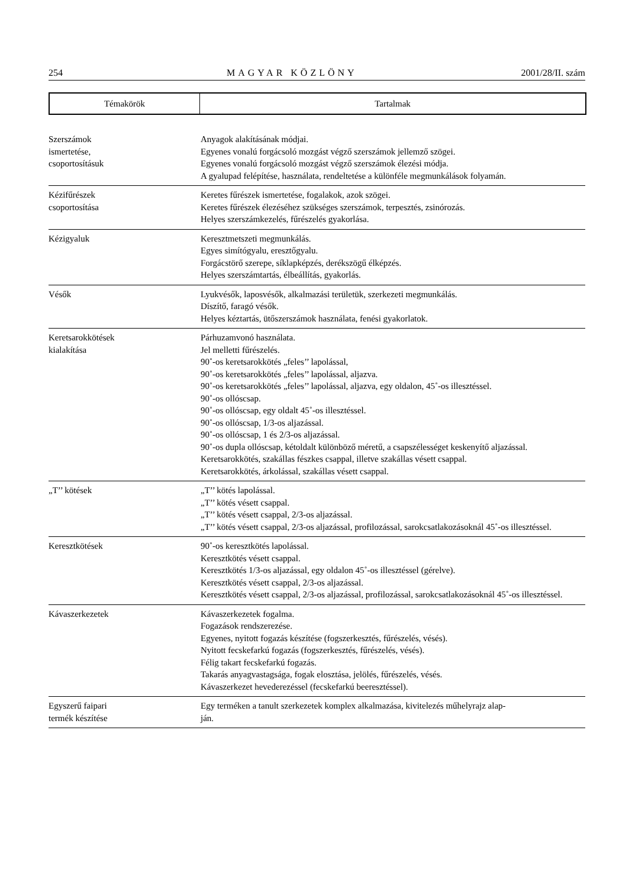254 MAGYAR KÖZLÖNY 2001/28/II. szám
Témakörök Tartalmak
| Szerszámok ismertetése, csoportosításuk | Anyagok alakításának módjai. Egyenes vonalú forgácsoló mozgást végző szerszámok jellemző szögei. Egyenes vonalú forgácsoló mozgást végző szerszámok élezési módja. A gyalupad felépítése, használata, rendeltetése a különféle megmunkálások folyamán. |
| Kézifűrészek csoportosítása | Keretes fűrészek ismertetése, fogalakok, azok szögei. Keretes fűrészek élezéséhez szükséges szerszámok, terpesztés, zsinórozás. Helyes szerszámkezelés, fűrészelés gyakorlása. |
| Kézigyaluk | Keresztmetszeti megmunkálás. Egyes simítógyalu, eresztőgyalu. Forgácstörő szerepe, síklapképzés, derékszögű élképzés. Helyes szerszámtartás, élbeállítás, gyakorlás. |
| Vésők | Lyukvésők, laposvésők, alkalmazási területük, szerkezeti megmunkálás. Díszítő, faragó vésők. Helyes kéztartás, ütőszerszámok használata, fenési gyakorlatok. |
| Keretsarokkötések kialakítása | Párhuzamvonó használata. Jel melletti fűrészelés. 90˚-os keretsarokkötés „feles’’ lapolással, 90˚-os keretsarokkötés „feles’’ lapolással, aljazva. 90˚-os keretsarokkötés „feles’’ lapolással, aljazva, egy oldalon, 45˚-os illesztéssel. 90˚-os ollóscsap. 90˚-os ollóscsap, egy oldalt 45˚-os illesztéssel. 90˚-os ollóscsap, 1/3-os aljazással. 90˚-os ollóscsap, 1 és 2/3-os aljazással. 90˚-os dupla ollóscsap, kétoldalt különböző méretű, a csapszélességet keskenyítő aljazással. Keretsarokkötés, szakállas fészkes csappal, illetve szakállas vésett csappal. Keretsarokkötés, árkolással, szakállas vésett csappal. |
| „T’’ kötések | „T’’ kötés lapolással. „T’’ kötés vésett csappal. „T’’ kötés vésett csappal, 2/3-os aljazással. „T’’ kötés vésett csappal, 2/3-os aljazással, profilozással, sarokcsatlakozásoknál 45˚-os illesztéssel. |
| Keresztkötések | 90˚-os keresztkötés lapolással. Keresztkötés vésett csappal. Keresztkötés 1/3-os aljazással, egy oldalon 45˚-os illesztéssel (gérelve). Keresztkötés vésett csappal, 2/3-os aljazással. Keresztkötés vésett csappal, 2/3-os aljazással, profilozással, sarokcsatlakozásoknál 45˚-os illesztéssel. |
| Kávaszerkezetek | Kávaszerkezetek fogalma. Fogazások rendszerezése. Egyenes, nyitott fogazás készítése (fogszerkesztés, fűrészelés, vésés). Nyitott fecskefarkú fogazás (fogszerkesztés, fűrészelés, vésés). Félig takart fecskefarkú fogazás. Takarás anyagvastagsága, fogak elosztása, jelölés, fűrészelés, vésés. Kávaszerkezet hevederezéssel (fecskefarkú beeresztéssel). |
| Egyszerű faipari termék készítése | Egy terméken a tanult szerkezetek komplex alkalmazása, kivitelezés műhelyrajz alap- ján. |